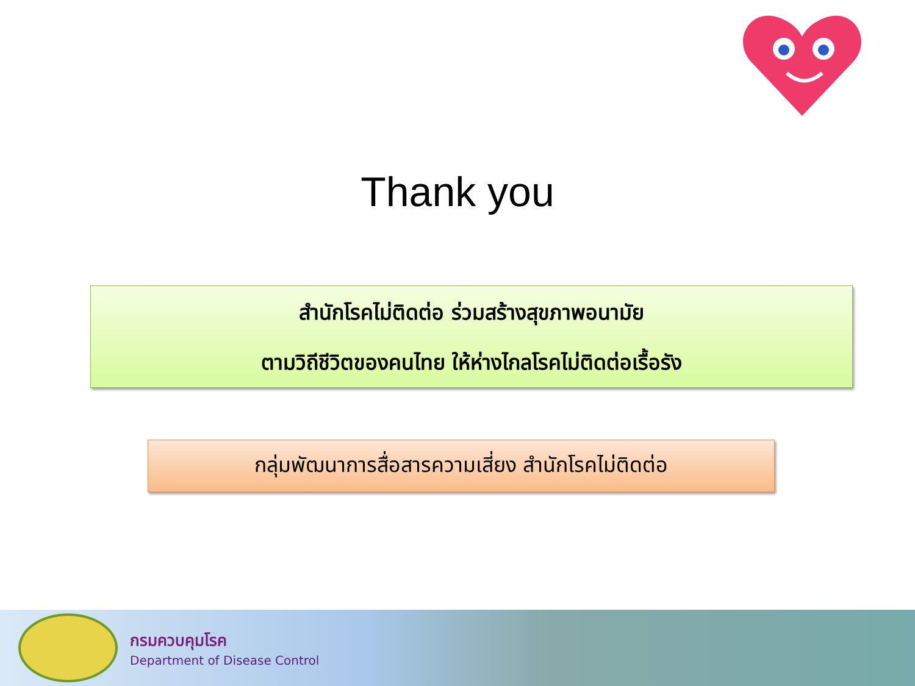Thank you
สำนักโรคไม่ติดต่อ ร่วมสร้างสุขภาพอนามัย
ตามวิถีชีวิตของคนไทย ให้ห่างไกลโรคไม่ติดต่อเรื้อรัง
กลุ่มพัฒนาการสื่อสารความเสี่ยง สำนักโรคไม่ติดต่อ
กรมควบคุมโรค
Department of Disease Control